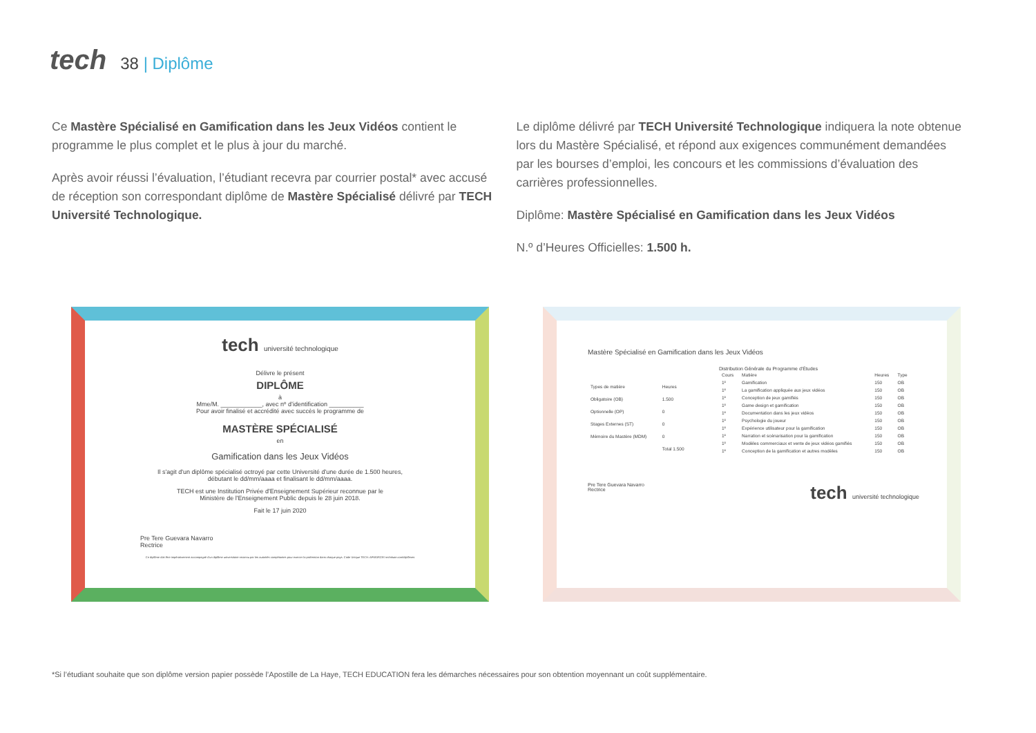tech
38 | Diplôme
Ce Mastère Spécialisé en Gamification dans les Jeux Vidéos contient le programme le plus complet et le plus à jour du marché.
Après avoir réussi l’évaluation, l’étudiant recevra par courrier postal* avec accusé de réception son correspondant diplôme de Mastère Spécialisé délivré par TECH Université Technologique.
Le diplôme délivré par TECH Université Technologique indiquera la note obtenue lors du Mastère Spécialisé, et répond aux exigences communément demandées par les bourses d’emploi, les concours et les commissions d’évaluation des carrières professionnelles.
Diplôme: Mastère Spécialisé en Gamification dans les Jeux Vidéos
N.º d’Heures Officielles: 1.500 h.
tech université technologique
Délivre le présent
DIPLÔME
à
Mme/M. ____________, avec nº d’identification __________
Pour avoir finalisé et accrédité avec succès le programme de
MASTÈRE SPÉCIALISÉ
en
Gamification dans les Jeux Vidéos
Il s'agit d'un diplôme spécialisé octroyé par cette Université d'une durée de 1.500 heures,
débutant le dd/mm/aaaa et finalisant le dd/mm/aaaa.
TECH est une Institution Privée d'Enseignement Supérieur reconnue par le
Ministère de l'Enseignement Public depuis le 28 juin 2018.
Fait le 17 juin 2020
Pre Tere Guevara Navarro
Rectrice
Ce diplôme doit être impérativement accompagné d'un diplôme universitaire reconnu par les autorités compétantes pour exercer la profession dans chaque pays. Code Unique TECH: AFWOR23S techtitute.com/diplômes
Mastère Spécialisé en Gamification dans les Jeux Vidéos
| Types de matière | Heures |
| --- | --- |
| Obligatoire (OB) | 1.500 |
| Optionnelle (OP) | 0 |
| Stages Externes (ST) | 0 |
| Mémoire du Mastère (MDM) | 0 |
| | Total 1.500 |
Distribution Générale du Programme d'Études
| Cours | Matière | Heures | Type |
| --- | --- | --- | --- |
| 1º | Gamification | 150 | OB |
| 1º | La gamification appliquée aux jeux vidéos | 150 | OB |
| 1º | Conception de jeux gamifiés | 150 | OB |
| 1º | Game design et gamification | 150 | OB |
| 1º | Documentation dans les jeux vidéos | 150 | OB |
| 1º | Psychologie du joueur | 150 | OB |
| 1º | Expérience utilisateur pour la gamification | 150 | OB |
| 1º | Narration et scénarisation pour la gamification | 150 | OB |
| 1º | Modèles commerciaux et vente de jeux vidéos gamifiés | 150 | OB |
| 1º | Conception de la gamification et autres modèles | 150 | OB |
Pre Tere Guevara Navarro
Rectrice
tech université technologique
*Si l’étudiant souhaite que son diplôme version papier possède l’Apostille de La Haye, TECH EDUCATION fera les démarches nécessaires pour son obtention moyennant un coût supplémentaire.